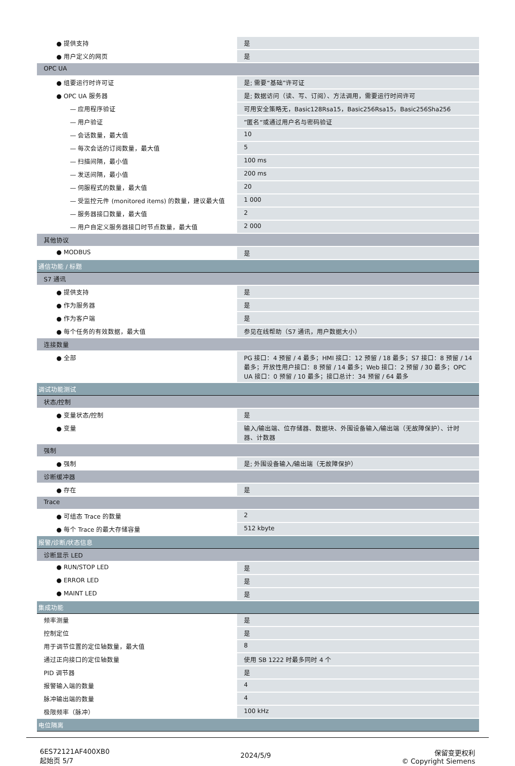| ● 提供支持 | 是 |
| ● 用户定义的网页 | 是 |
| OPC UA | |
| ● 组要运行时许可证 | 是; 需要“基础”许可证 |
| ● OPC UA 服务器 | 是; 数据访问（读、写、订阅）、方法调用，需要运行时间许可 |
| — 应用程序验证 | 可用安全策略无，Basic128Rsa15，Basic256Rsa15，Basic256Sha256 |
| — 用户验证 | ”匿名“或通过用户名与密码验证 |
| — 会话数量，最大值 | 10 |
| — 每次会话的订阅数量，最大值 | 5 |
| — 扫描间隔，最小值 | 100 ms |
| — 发送间隔，最小值 | 200 ms |
| — 伺服程式的数量，最大值 | 20 |
| — 受监控元件 (monitored items) 的数量，建议最大值 | 1 000 |
| — 服务器接口数量，最大值 | 2 |
| — 用户自定义服务器接口时节点数量，最大值 | 2 000 |
| 其他协议 | |
| ● MODBUS | 是 |
| 通信功能 / 标题 | |
| S7 通讯 | |
| ● 提供支持 | 是 |
| ● 作为服务器 | 是 |
| ● 作为客户端 | 是 |
| ● 每个任务的有效数据，最大值 | 参见在线帮助（S7 通讯，用户数据大小） |
| 连接数量 | |
| ● 全部 | PG 接口：4 预留 / 4 最多；HMI 接口：12 预留 / 18 最多；S7 接口：8 预留 / 14 最多；开放性用户接口：8 预留 / 14 最多；Web 接口：2 预留 / 30 最多；OPC UA 接口：0 预留 / 10 最多；接口总计：34 预留 / 64 最多 |
| 调试功能测试 | |
| 状态/控制 | |
| ● 变量状态/控制 | 是 |
| ● 变量 | 输入/输出端、位存储器、数据块、外围设备输入/输出端（无故障保护）、计时器、计数器 |
| 强制 | |
| ● 强制 | 是; 外围设备输入/输出端（无故障保护） |
| 诊断缓冲器 | |
| ● 存在 | 是 |
| Trace | |
| ● 可组态 Trace 的数量 | 2 |
| ● 每个 Trace 的最大存储容量 | 512 kbyte |
| 报警/诊断/状态信息 | |
| 诊断显示 LED | |
| ● RUN/STOP LED | 是 |
| ● ERROR LED | 是 |
| ● MAINT LED | 是 |
| 集成功能 | |
| 频率测量 | 是 |
| 控制定位 | 是 |
| 用于调节位置的定位轴数量，最大值 | 8 |
| 通过正向接口的定位轴数量 | 使用 SB 1222 时最多同时 4 个 |
| PID 调节器 | 是 |
| 报警输入端的数量 | 4 |
| 脉冲输出端的数量 | 4 |
| 极限频率（脉冲） | 100 kHz |
| 电位隔离 | |
6ES72121AF400XB0
起始页 5/7
2024/5/9
保留变更权利
© Copyright Siemens